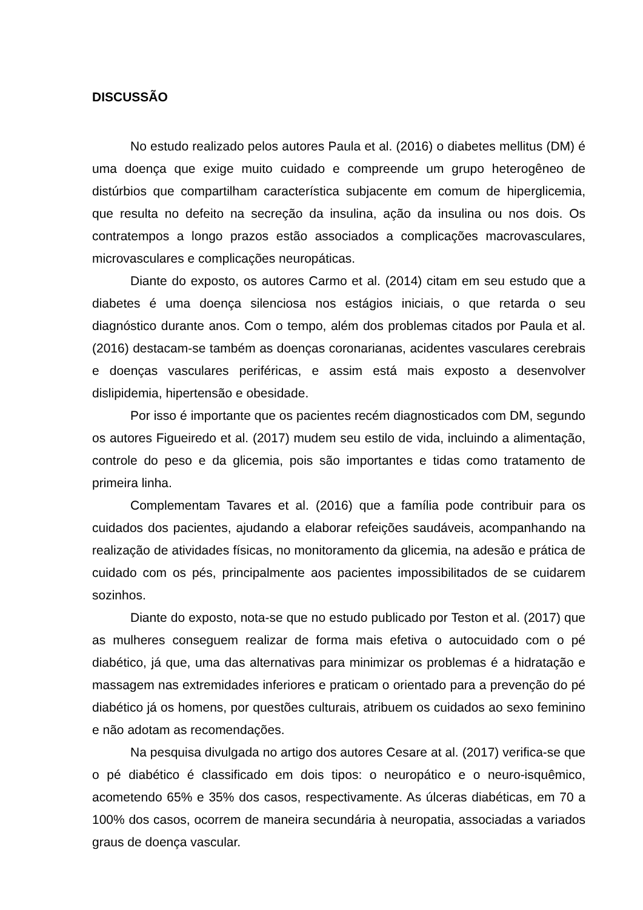DISCUSSÃO
No estudo realizado pelos autores Paula et al. (2016) o diabetes mellitus (DM) é uma doença que exige muito cuidado e compreende um grupo heterogêneo de distúrbios que compartilham característica subjacente em comum de hiperglicemia, que resulta no defeito na secreção da insulina, ação da insulina ou nos dois. Os contratempos a longo prazos estão associados a complicações macrovasculares, microvasculares e complicações neuropáticas.
Diante do exposto, os autores Carmo et al. (2014) citam em seu estudo que a diabetes é uma doença silenciosa nos estágios iniciais, o que retarda o seu diagnóstico durante anos. Com o tempo, além dos problemas citados por Paula et al. (2016) destacam-se também as doenças coronarianas, acidentes vasculares cerebrais e doenças vasculares periféricas, e assim está mais exposto a desenvolver dislipidemia, hipertensão e obesidade.
Por isso é importante que os pacientes recém diagnosticados com DM, segundo os autores Figueiredo et al. (2017) mudem seu estilo de vida, incluindo a alimentação, controle do peso e da glicemia, pois são importantes e tidas como tratamento de primeira linha.
Complementam Tavares et al. (2016) que a família pode contribuir para os cuidados dos pacientes, ajudando a elaborar refeições saudáveis, acompanhando na realização de atividades físicas, no monitoramento da glicemia, na adesão e prática de cuidado com os pés, principalmente aos pacientes impossibilitados de se cuidarem sozinhos.
Diante do exposto, nota-se que no estudo publicado por Teston et al. (2017) que as mulheres conseguem realizar de forma mais efetiva o autocuidado com o pé diabético, já que, uma das alternativas para minimizar os problemas é a hidratação e massagem nas extremidades inferiores e praticam o orientado para a prevenção do pé diabético já os homens, por questões culturais, atribuem os cuidados ao sexo feminino e não adotam as recomendações.
Na pesquisa divulgada no artigo dos autores Cesare at al. (2017) verifica-se que o pé diabético é classificado em dois tipos: o neuropático e o neuro-isquêmico, acometendo 65% e 35% dos casos, respectivamente. As úlceras diabéticas, em 70 a 100% dos casos, ocorrem de maneira secundária à neuropatia, associadas a variados graus de doença vascular.